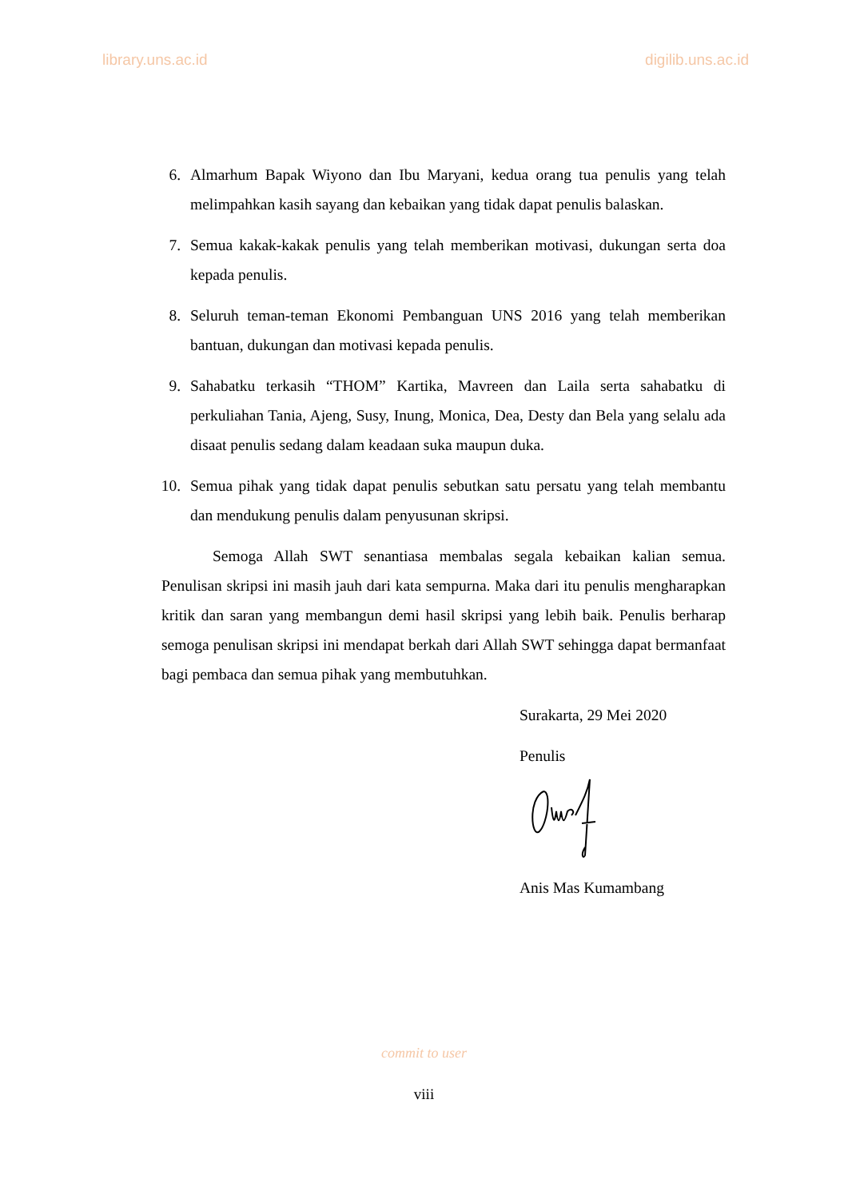library.uns.ac.id digilib.uns.ac.id
6. Almarhum Bapak Wiyono dan Ibu Maryani, kedua orang tua penulis yang telah melimpahkan kasih sayang dan kebaikan yang tidak dapat penulis balaskan.
7. Semua kakak-kakak penulis yang telah memberikan motivasi, dukungan serta doa kepada penulis.
8. Seluruh teman-teman Ekonomi Pembanguan UNS 2016 yang telah memberikan bantuan, dukungan dan motivasi kepada penulis.
9. Sahabatku terkasih “THOM” Kartika, Mavreen dan Laila serta sahabatku di perkuliahan Tania, Ajeng, Susy, Inung, Monica, Dea, Desty dan Bela yang selalu ada disaat penulis sedang dalam keadaan suka maupun duka.
10. Semua pihak yang tidak dapat penulis sebutkan satu persatu yang telah membantu dan mendukung penulis dalam penyusunan skripsi.
Semoga Allah SWT senantiasa membalas segala kebaikan kalian semua. Penulisan skripsi ini masih jauh dari kata sempurna. Maka dari itu penulis mengharapkan kritik dan saran yang membangun demi hasil skripsi yang lebih baik. Penulis berharap semoga penulisan skripsi ini mendapat berkah dari Allah SWT sehingga dapat bermanfaat bagi pembaca dan semua pihak yang membutuhkan.
Surakarta, 29 Mei 2020
Penulis
Anis Mas Kumambang
commit to user
viii